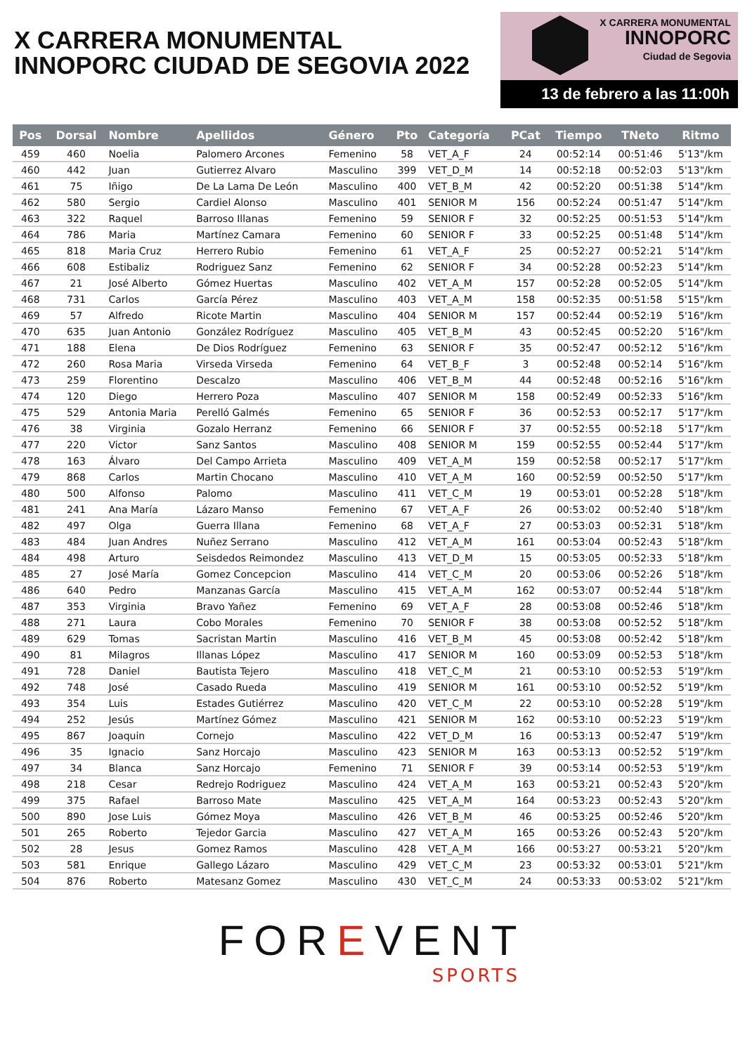X CARRERA MONUMENTAL
INNOPORC CIUDAD DE SEGOVIA 2022
X CARRERA MONUMENTAL
INNOPORC
Ciudad de Segovia
13 de febrero a las 11:00h
| Pos | Dorsal | Nombre | Apellidos | Género | Pto | Categoría | PCat | Tiempo | TNeto | Ritmo |
| --- | --- | --- | --- | --- | --- | --- | --- | --- | --- | --- |
| 459 | 460 | Noelia | Palomero Arcones | Femenino | 58 | VET_A_F | 24 | 00:52:14 | 00:51:46 | 5'13"/km |
| 460 | 442 | Juan | Gutierrez Alvaro | Masculino | 399 | VET_D_M | 14 | 00:52:18 | 00:52:03 | 5'13"/km |
| 461 | 75 | Iñigo | De La Lama De León | Masculino | 400 | VET_B_M | 42 | 00:52:20 | 00:51:38 | 5'14"/km |
| 462 | 580 | Sergio | Cardiel Alonso | Masculino | 401 | SENIOR M | 156 | 00:52:24 | 00:51:47 | 5'14"/km |
| 463 | 322 | Raquel | Barroso Illanas | Femenino | 59 | SENIOR F | 32 | 00:52:25 | 00:51:53 | 5'14"/km |
| 464 | 786 | Maria | Martínez Camara | Femenino | 60 | SENIOR F | 33 | 00:52:25 | 00:51:48 | 5'14"/km |
| 465 | 818 | Maria Cruz | Herrero Rubio | Femenino | 61 | VET_A_F | 25 | 00:52:27 | 00:52:21 | 5'14"/km |
| 466 | 608 | Estibaliz | Rodriguez Sanz | Femenino | 62 | SENIOR F | 34 | 00:52:28 | 00:52:23 | 5'14"/km |
| 467 | 21 | José Alberto | Gómez Huertas | Masculino | 402 | VET_A_M | 157 | 00:52:28 | 00:52:05 | 5'14"/km |
| 468 | 731 | Carlos | García Pérez | Masculino | 403 | VET_A_M | 158 | 00:52:35 | 00:51:58 | 5'15"/km |
| 469 | 57 | Alfredo | Ricote Martin | Masculino | 404 | SENIOR M | 157 | 00:52:44 | 00:52:19 | 5'16"/km |
| 470 | 635 | Juan Antonio | González Rodríguez | Masculino | 405 | VET_B_M | 43 | 00:52:45 | 00:52:20 | 5'16"/km |
| 471 | 188 | Elena | De Dios Rodríguez | Femenino | 63 | SENIOR F | 35 | 00:52:47 | 00:52:12 | 5'16"/km |
| 472 | 260 | Rosa Maria | Virseda Virseda | Femenino | 64 | VET_B_F | 3 | 00:52:48 | 00:52:14 | 5'16"/km |
| 473 | 259 | Florentino | Descalzo | Masculino | 406 | VET_B_M | 44 | 00:52:48 | 00:52:16 | 5'16"/km |
| 474 | 120 | Diego | Herrero Poza | Masculino | 407 | SENIOR M | 158 | 00:52:49 | 00:52:33 | 5'16"/km |
| 475 | 529 | Antonia Maria | Perelló Galmés | Femenino | 65 | SENIOR F | 36 | 00:52:53 | 00:52:17 | 5'17"/km |
| 476 | 38 | Virginia | Gozalo Herranz | Femenino | 66 | SENIOR F | 37 | 00:52:55 | 00:52:18 | 5'17"/km |
| 477 | 220 | Victor | Sanz Santos | Masculino | 408 | SENIOR M | 159 | 00:52:55 | 00:52:44 | 5'17"/km |
| 478 | 163 | Álvaro | Del Campo Arrieta | Masculino | 409 | VET_A_M | 159 | 00:52:58 | 00:52:17 | 5'17"/km |
| 479 | 868 | Carlos | Martin Chocano | Masculino | 410 | VET_A_M | 160 | 00:52:59 | 00:52:50 | 5'17"/km |
| 480 | 500 | Alfonso | Palomo | Masculino | 411 | VET_C_M | 19 | 00:53:01 | 00:52:28 | 5'18"/km |
| 481 | 241 | Ana María | Lázaro Manso | Femenino | 67 | VET_A_F | 26 | 00:53:02 | 00:52:40 | 5'18"/km |
| 482 | 497 | Olga | Guerra Illana | Femenino | 68 | VET_A_F | 27 | 00:53:03 | 00:52:31 | 5'18"/km |
| 483 | 484 | Juan Andres | Nuñez Serrano | Masculino | 412 | VET_A_M | 161 | 00:53:04 | 00:52:43 | 5'18"/km |
| 484 | 498 | Arturo | Seisdedos Reimondez | Masculino | 413 | VET_D_M | 15 | 00:53:05 | 00:52:33 | 5'18"/km |
| 485 | 27 | José María | Gomez Concepcion | Masculino | 414 | VET_C_M | 20 | 00:53:06 | 00:52:26 | 5'18"/km |
| 486 | 640 | Pedro | Manzanas García | Masculino | 415 | VET_A_M | 162 | 00:53:07 | 00:52:44 | 5'18"/km |
| 487 | 353 | Virginia | Bravo Yañez | Femenino | 69 | VET_A_F | 28 | 00:53:08 | 00:52:46 | 5'18"/km |
| 488 | 271 | Laura | Cobo Morales | Femenino | 70 | SENIOR F | 38 | 00:53:08 | 00:52:52 | 5'18"/km |
| 489 | 629 | Tomas | Sacristan Martin | Masculino | 416 | VET_B_M | 45 | 00:53:08 | 00:52:42 | 5'18"/km |
| 490 | 81 | Milagros | Illanas López | Masculino | 417 | SENIOR M | 160 | 00:53:09 | 00:52:53 | 5'18"/km |
| 491 | 728 | Daniel | Bautista Tejero | Masculino | 418 | VET_C_M | 21 | 00:53:10 | 00:52:53 | 5'19"/km |
| 492 | 748 | José | Casado Rueda | Masculino | 419 | SENIOR M | 161 | 00:53:10 | 00:52:52 | 5'19"/km |
| 493 | 354 | Luis | Estades Gutiérrez | Masculino | 420 | VET_C_M | 22 | 00:53:10 | 00:52:28 | 5'19"/km |
| 494 | 252 | Jesús | Martínez Gómez | Masculino | 421 | SENIOR M | 162 | 00:53:10 | 00:52:23 | 5'19"/km |
| 495 | 867 | Joaquin | Cornejo | Masculino | 422 | VET_D_M | 16 | 00:53:13 | 00:52:47 | 5'19"/km |
| 496 | 35 | Ignacio | Sanz Horcajo | Masculino | 423 | SENIOR M | 163 | 00:53:13 | 00:52:52 | 5'19"/km |
| 497 | 34 | Blanca | Sanz Horcajo | Femenino | 71 | SENIOR F | 39 | 00:53:14 | 00:52:53 | 5'19"/km |
| 498 | 218 | Cesar | Redrejo Rodriguez | Masculino | 424 | VET_A_M | 163 | 00:53:21 | 00:52:43 | 5'20"/km |
| 499 | 375 | Rafael | Barroso Mate | Masculino | 425 | VET_A_M | 164 | 00:53:23 | 00:52:43 | 5'20"/km |
| 500 | 890 | Jose Luis | Gómez Moya | Masculino | 426 | VET_B_M | 46 | 00:53:25 | 00:52:46 | 5'20"/km |
| 501 | 265 | Roberto | Tejedor Garcia | Masculino | 427 | VET_A_M | 165 | 00:53:26 | 00:52:43 | 5'20"/km |
| 502 | 28 | Jesus | Gomez Ramos | Masculino | 428 | VET_A_M | 166 | 00:53:27 | 00:53:21 | 5'20"/km |
| 503 | 581 | Enrique | Gallego Lázaro | Masculino | 429 | VET_C_M | 23 | 00:53:32 | 00:53:01 | 5'21"/km |
| 504 | 876 | Roberto | Matesanz Gomez | Masculino | 430 | VET_C_M | 24 | 00:53:33 | 00:53:02 | 5'21"/km |
FOREVENT
SPORTS